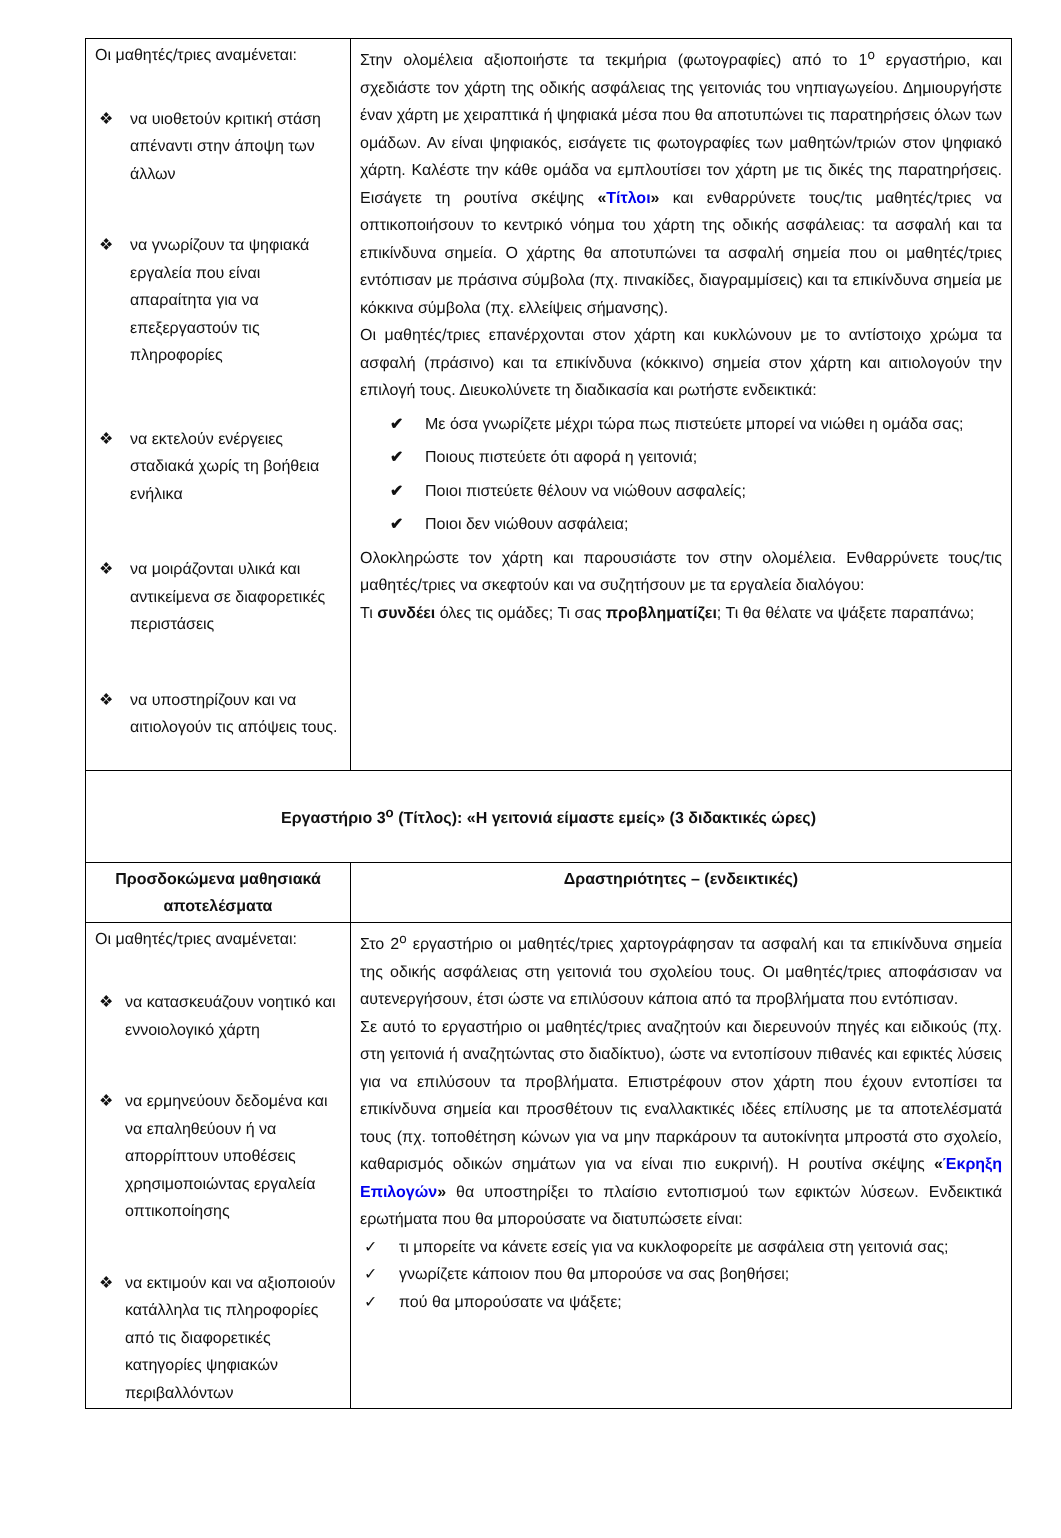| Οι μαθητές/τριες αναμένεται: ❖ να υιοθετούν κριτική στάση απέναντι στην άποψη των άλλων ❖ να γνωρίζουν τα ψηφιακά εργαλεία που είναι απαραίτητα για να επεξεργαστούν τις πληροφορίες ❖ να εκτελούν ενέργειες σταδιακά χωρίς τη βοήθεια ενήλικα ❖ να μοιράζονται υλικά και αντικείμενα σε διαφορετικές περιστάσεις ❖ να υποστηρίζουν και να αιτιολογούν τις απόψεις τους. | Στην ολομέλεια αξιοποιήστε τα τεκμήρια (φωτογραφίες) από το 1<sup>ο</sup> εργαστήριο, και σχεδιάστε τον χάρτη της οδικής ασφάλειας της γειτονιάς του νηπιαγωγείου. Δημιουργήστε έναν χάρτη με χειραπτικά ή ψηφιακά μέσα που θα αποτυπώνει τις παρατηρήσεις όλων των ομάδων. Αν είναι ψηφιακός, εισάγετε τις φωτογραφίες των μαθητών/τριών στον ψηφιακό χάρτη. Καλέστε την κάθε ομάδα να εμπλουτίσει τον χάρτη με τις δικές της παρατηρήσεις. Εισάγετε τη ρουτίνα σκέψης « Τίτλοι » και ενθαρρύνετε τους/τις μαθητές/τριες να οπτικοποιήσουν το κεντρικό νόημα του χάρτη της οδικής ασφάλειας: τα ασφαλή και τα επικίνδυνα σημεία. Ο χάρτης θα αποτυπώνει τα ασφαλή σημεία που οι μαθητές/τριες εντόπισαν με πράσινα σύμβολα (πχ. πινακίδες, διαγραμμίσεις) και τα επικίνδυνα σημεία με κόκκινα σύμβολα (πχ. ελλείψεις σήμανσης). Οι μαθητές/τριες επανέρχονται στον χάρτη και κυκλώνουν με το αντίστοιχο χρώμα τα ασφαλή (πράσινο) και τα επικίνδυνα (κόκκινο) σημεία στον χάρτη και αιτιολογούν την επιλογή τους. Διευκολύνετε τη διαδικασία και ρωτήστε ενδεικτικά: ✔ Με όσα γνωρίζετε μέχρι τώρα πως πιστεύετε μπορεί να νιώθει η ομάδα σας; ✔ Ποιους πιστεύετε ότι αφορά η γειτονιά; ✔ Ποιοι πιστεύετε θέλουν να νιώθουν ασφαλείς; ✔ Ποιοι δεν νιώθουν ασφάλεια; Ολοκληρώστε τον χάρτη και παρουσιάστε τον στην ολομέλεια. Ενθαρρύνετε τους/τις μαθητές/τριες να σκεφτούν και να συζητήσουν με τα εργαλεία διαλόγου: Τι συνδέει όλες τις ομάδες; Τι σας προβληματίζει ; Τι θα θέλατε να ψάξετε παραπάνω; |
| Εργαστήριο 3<sup>ο</sup> (Τίτλος): «Η γειτονιά είμαστε εμείς» (3 διδακτικές ώρες) | |
| Προσδοκώμενα μαθησιακά αποτελέσματα | Δραστηριότητες – (ενδεικτικές) |
| Οι μαθητές/τριες αναμένεται: ❖ να κατασκευάζουν νοητικό και εννοιολογικό χάρτη ❖ να ερμηνεύουν δεδομένα και να επαληθεύουν ή να απορρίπτουν υποθέσεις χρησιμοποιώντας εργαλεία οπτικοποίησης ❖ να εκτιμούν και να αξιοποιούν κατάλληλα τις πληροφορίες από τις διαφορετικές κατηγορίες ψηφιακών περιβαλλόντων | Στο 2<sup>ο</sup> εργαστήριο οι μαθητές/τριες χαρτογράφησαν τα ασφαλή και τα επικίνδυνα σημεία της οδικής ασφάλειας στη γειτονιά του σχολείου τους. Οι μαθητές/τριες αποφάσισαν να αυτενεργήσουν, έτσι ώστε να επιλύσουν κάποια από τα προβλήματα που εντόπισαν. Σε αυτό το εργαστήριο οι μαθητές/τριες αναζητούν και διερευνούν πηγές και ειδικούς (πχ. στη γειτονιά ή αναζητώντας στο διαδίκτυο), ώστε να εντοπίσουν πιθανές και εφικτές λύσεις για να επιλύσουν τα προβλήματα. Επιστρέφουν στον χάρτη που έχουν εντοπίσει τα επικίνδυνα σημεία και προσθέτουν τις εναλλακτικές ιδέες επίλυσης με τα αποτελέσματά τους (πχ. τοποθέτηση κώνων για να μην παρκάρουν τα αυτοκίνητα μπροστά στο σχολείο, καθαρισμός οδικών σημάτων για να είναι πιο ευκρινή). Η ρουτίνα σκέψης « Έκρηξη Επιλογών » θα υποστηρίξει το πλαίσιο εντοπισμού των εφικτών λύσεων. Ενδεικτικά ερωτήματα που θα μπορούσατε να διατυπώσετε είναι: ✓ τι μπορείτε να κάνετε εσείς για να κυκλοφορείτε με ασφάλεια στη γειτονιά σας; ✓ γνωρίζετε κάποιον που θα μπορούσε να σας βοηθήσει; ✓ πού θα μπορούσατε να ψάξετε; |